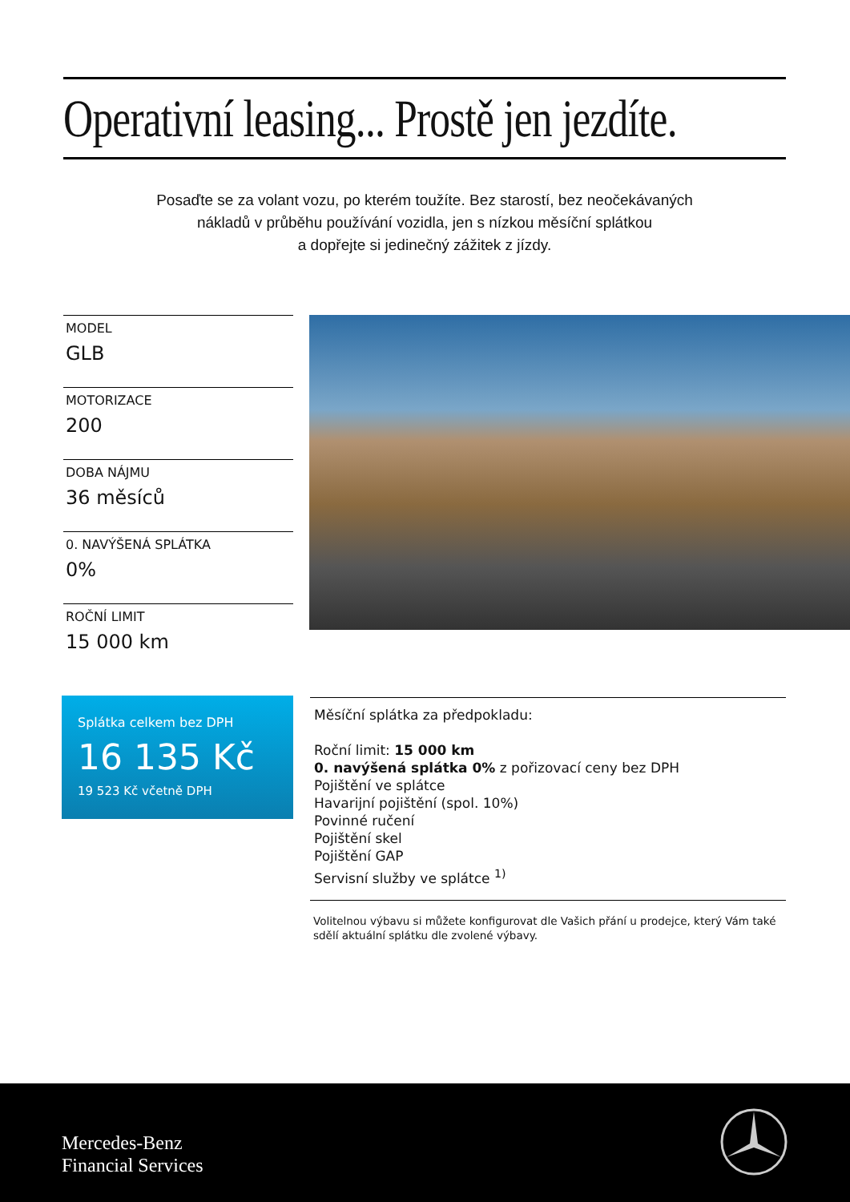Operativní leasing... Prostě jen jezdíte.
Posaďte se za volant vozu, po kterém toužíte. Bez starostí, bez neočekávaných
nákladů v průběhu používání vozidla, jen s nízkou měsíční splátkou
a dopřejte si jedinečný zážitek z jízdy.
MODEL
GLB
MOTORIZACE
200
DOBA NÁJMU
36 měsíců
0. NAVÝŠENÁ SPLÁTKA
0%
ROČNÍ LIMIT
15 000 km
Splátka celkem bez DPH
16 135 Kč
19 523 Kč včetně DPH
Měsíční splátka za předpokladu:
Roční limit: 15 000 km
0. navýšená splátka 0% z pořizovací ceny bez DPH
Pojištění ve splátce
Havarijní pojištění (spol. 10%)
Povinné ručení
Pojištění skel
Pojištění GAP
Servisní služby ve splátce <sup>1)</sup>
Volitelnou výbavu si můžete konfigurovat dle Vašich přání u prodejce, který Vám také sdělí aktuální splátku dle zvolené výbavy.
Mercedes-Benz
Financial Services